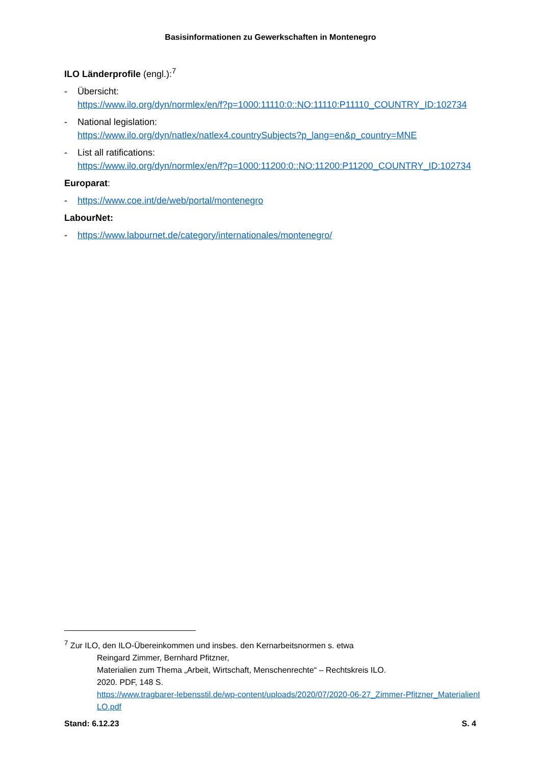Basisinformationen zu Gewerkschaften in Montenegro
ILO Länderprofile (engl.):<sup>7</sup>
- Übersicht:
https://www.ilo.org/dyn/normlex/en/f?p=1000:11110:0::NO:11110:P11110_COUNTRY_ID:102734
- National legislation:
https://www.ilo.org/dyn/natlex/natlex4.countrySubjects?p_lang=en&p_country=MNE
- List all ratifications:
https://www.ilo.org/dyn/normlex/en/f?p=1000:11200:0::NO:11200:P11200_COUNTRY_ID:102734
Europarat:
- https://www.coe.int/de/web/portal/montenegro
LabourNet:
- https://www.labournet.de/category/internationales/montenegro/
<sup>7</sup> Zur ILO, den ILO-Übereinkommen und insbes. den Kernarbeitsnormen s. etwa
Reingard Zimmer, Bernhard Pfitzner,
Materialien zum Thema „Arbeit, Wirtschaft, Menschenrechte“ – Rechtskreis ILO.
2020. PDF, 148 S.
https://www.tragbarer-lebensstil.de/wp-content/uploads/2020/07/2020-06-27_Zimmer-Pfitzner_MaterialienILO.pdf
Stand: 6.12.23 S. 4